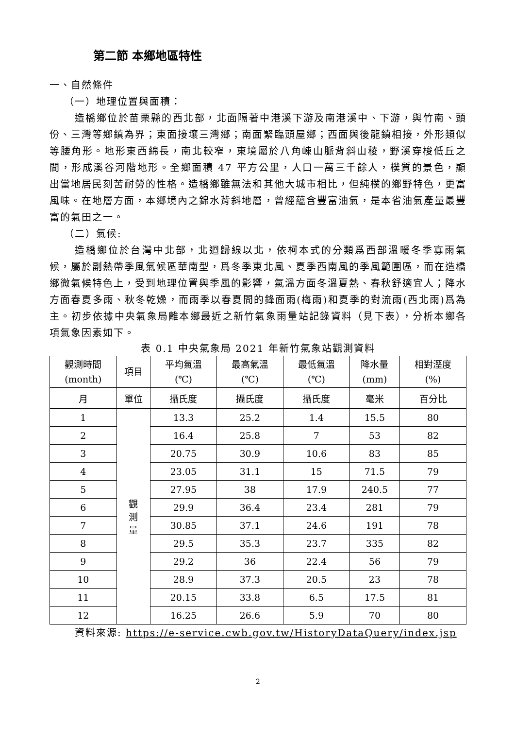第二節 本鄉地區特性
一、自然條件
（一）地理位置與面積：
造橋鄉位於苗栗縣的西北部，北面隔著中港溪下游及南港溪中、下游，與竹南、頭份、三灣等鄉鎮為界；東面接壤三灣鄉；南面緊臨頭屋鄉；西面與後龍鎮相接，外形類似等腰角形。地形東西綿長，南北較窄，東境屬於八角崠山脈背斜山稜，野溪穿梭低丘之間，形成溪谷河階地形。全鄉面積 47 平方公里，人口一萬三千餘人，樸質的景色，顯出當地居民刻苦耐勞的性格。造橋鄉雖無法和其他大城市相比，但純樸的鄉野特色，更富風味。在地層方面，本鄉境內之錦水背斜地層，曾經蘊含豐富油氣，是本省油氣產量最豐富的氣田之一。
（二）氣候:
造橋鄉位於台灣中北部，北迴歸線以北，依柯本式的分類爲西部溫暖冬季寡雨氣候，屬於副熱帶季風氣候區華南型，爲冬季東北風、夏季西南風的季風範圍區，而在造橋鄉微氣候特色上，受到地理位置與季風的影響，氣溫方面冬溫夏熱、春秋舒適宜人；降水方面春夏多雨、秋冬乾燥，而雨季以春夏間的鋒面雨(梅雨)和夏季的對流雨(西北雨)爲為主。初步依據中央氣象局離本鄉最近之新竹氣象雨量站記錄資料（見下表），分析本鄉各項氣象因素如下。
表 0.1 中央氣象局 2021 年新竹氣象站觀測資料
| 觀測時間 (month) | 項目 | 平均氣溫 (℃) | 最高氣溫 (℃) | 最低氣溫 (℃) | 降水量 (mm) | 相對溼度 (%) |
| --- | --- | --- | --- | --- | --- | --- |
| 月 | 單位 | 攝氏度 | 攝氏度 | 攝氏度 | 毫米 | 百分比 |
| 1 | 觀 測 量 | 13.3 | 25.2 | 1.4 | 15.5 | 80 |
| 2 | | 16.4 | 25.8 | 7 | 53 | 82 |
| 3 | | 20.75 | 30.9 | 10.6 | 83 | 85 |
| 4 | | 23.05 | 31.1 | 15 | 71.5 | 79 |
| 5 | | 27.95 | 38 | 17.9 | 240.5 | 77 |
| 6 | | 29.9 | 36.4 | 23.4 | 281 | 79 |
| 7 | | 30.85 | 37.1 | 24.6 | 191 | 78 |
| 8 | | 29.5 | 35.3 | 23.7 | 335 | 82 |
| 9 | | 29.2 | 36 | 22.4 | 56 | 79 |
| 10 | | 28.9 | 37.3 | 20.5 | 23 | 78 |
| 11 | | 20.15 | 33.8 | 6.5 | 17.5 | 81 |
| 12 | | 16.25 | 26.6 | 5.9 | 70 | 80 |
資料來源: https://e-service.cwb.gov.tw/HistoryDataQuery/index.jsp
2